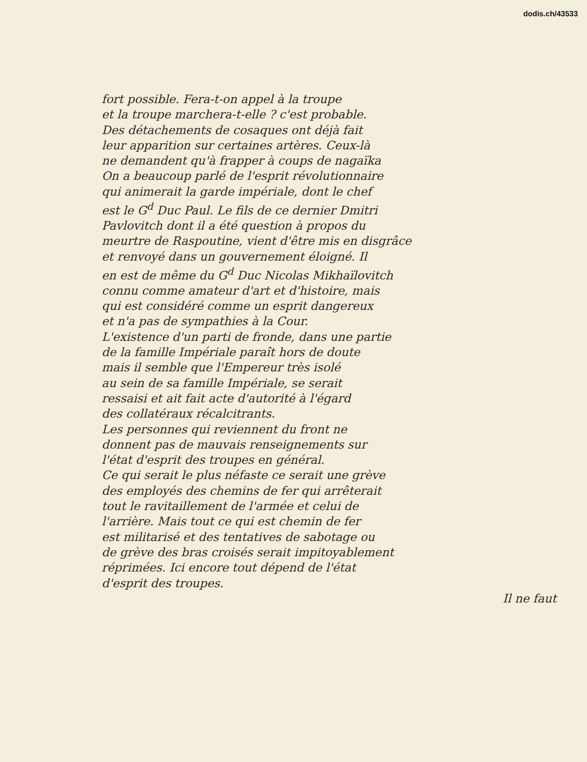dodis.ch/43533
fort possible. Fera-t-on appel à la troupe
et la troupe marchera-t-elle ? c'est probable.
Des détachements de cosaques ont déjà fait
leur apparition sur certaines artères. Ceux-là
ne demandent qu'à frapper à coups de nagaïka
On a beaucoup parlé de l'esprit révolutionnaire
qui animerait la garde impériale, dont le chef
est le G<sup>d</sup> Duc Paul. Le fils de ce dernier Dmitri
Pavlovitch dont il a été question à propos du
meurtre de Raspoutine, vient d'être mis en disgrâce
et renvoyé dans un gouvernement éloigné. Il
en est de même du G<sup>d</sup> Duc Nicolas Mikhaïlovitch
connu comme amateur d'art et d'histoire, mais
qui est considéré comme un esprit dangereux
et n'a pas de sympathies à la Cour.
L'existence d'un parti de fronde, dans une partie
de la famille Impériale paraît hors de doute
mais il semble que l'Empereur très isolé
au sein de sa famille Impériale, se serait
ressaisi et ait fait acte d'autorité à l'égard
des collatéraux récalcitrants.
Les personnes qui reviennent du front ne
donnent pas de mauvais renseignements sur
l'état d'esprit des troupes en général.
Ce qui serait le plus néfaste ce serait une grève
des employés des chemins de fer qui arrêterait
tout le ravitaillement de l'armée et celui de
l'arrière. Mais tout ce qui est chemin de fer
est militarisé et des tentatives de sabotage ou
de grève des bras croisés serait impitoyablement
réprimées. Ici encore tout dépend de l'état
d'esprit des troupes.
Il ne faut